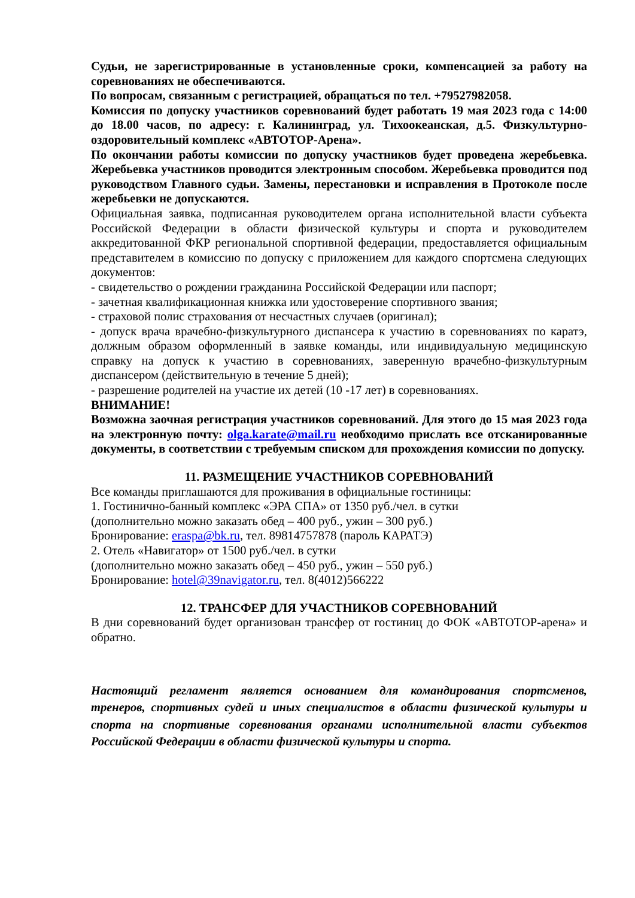Судьи, не зарегистрированные в установленные сроки, компенсацией за работу на соревнованиях не обеспечиваются.
По вопросам, связанным с регистрацией, обращаться по тел. +79527982058.
Комиссия по допуску участников соревнований будет работать 19 мая 2023 года с 14:00 до 18.00 часов, по адресу: г. Калининград, ул. Тихоокеанская, д.5. Физкультурно-оздоровительный комплекс «АВТОТОР-Арена».
По окончании работы комиссии по допуску участников будет проведена жеребьевка. Жеребьевка участников проводится электронным способом. Жеребьевка проводится под руководством Главного судьи. Замены, перестановки и исправления в Протоколе после жеребьевки не допускаются.
Официальная заявка, подписанная руководителем органа исполнительной власти субъекта Российской Федерации в области физической культуры и спорта и руководителем аккредитованной ФКР региональной спортивной федерации, предоставляется официальным представителем в комиссию по допуску с приложением для каждого спортсмена следующих документов:
- свидетельство о рождении гражданина Российской Федерации или паспорт;
- зачетная квалификационная книжка или удостоверение спортивного звания;
- страховой полис страхования от несчастных случаев (оригинал);
- допуск врача врачебно-физкультурного диспансера к участию в соревнованиях по каратэ, должным образом оформленный в заявке команды, или индивидуальную медицинскую справку на допуск к участию в соревнованиях, заверенную врачебно-физкультурным диспансером (действительную в течение 5 дней);
- разрешение родителей на участие их детей (10 -17 лет) в соревнованиях.
ВНИМАНИЕ!
Возможна заочная регистрация участников соревнований. Для этого до 15 мая 2023 года на электронную почту: olga.karate@mail.ru необходимо прислать все отсканированные документы, в соответствии с требуемым списком для прохождения комиссии по допуску.
11. РАЗМЕЩЕНИЕ УЧАСТНИКОВ СОРЕВНОВАНИЙ
Все команды приглашаются для проживания в официальные гостиницы:
1. Гостинично-банный комплекс «ЭРА СПА» от 1350 руб./чел. в сутки
(дополнительно можно заказать обед – 400 руб., ужин – 300 руб.)
Бронирование: eraspa@bk.ru, тел. 89814757878 (пароль КАРАТЭ)
2. Отель «Навигатор» от 1500 руб./чел. в сутки
(дополнительно можно заказать обед – 450 руб., ужин – 550 руб.)
Бронирование: hotel@39navigator.ru, тел. 8(4012)566222
12. ТРАНСФЕР ДЛЯ УЧАСТНИКОВ СОРЕВНОВАНИЙ
В дни соревнований будет организован трансфер от гостиниц до ФОК «АВТОТОР-арена» и обратно.
Настоящий регламент является основанием для командирования спортсменов, тренеров, спортивных судей и иных специалистов в области физической культуры и спорта на спортивные соревнования органами исполнительной власти субъектов Российской Федерации в области физической культуры и спорта.